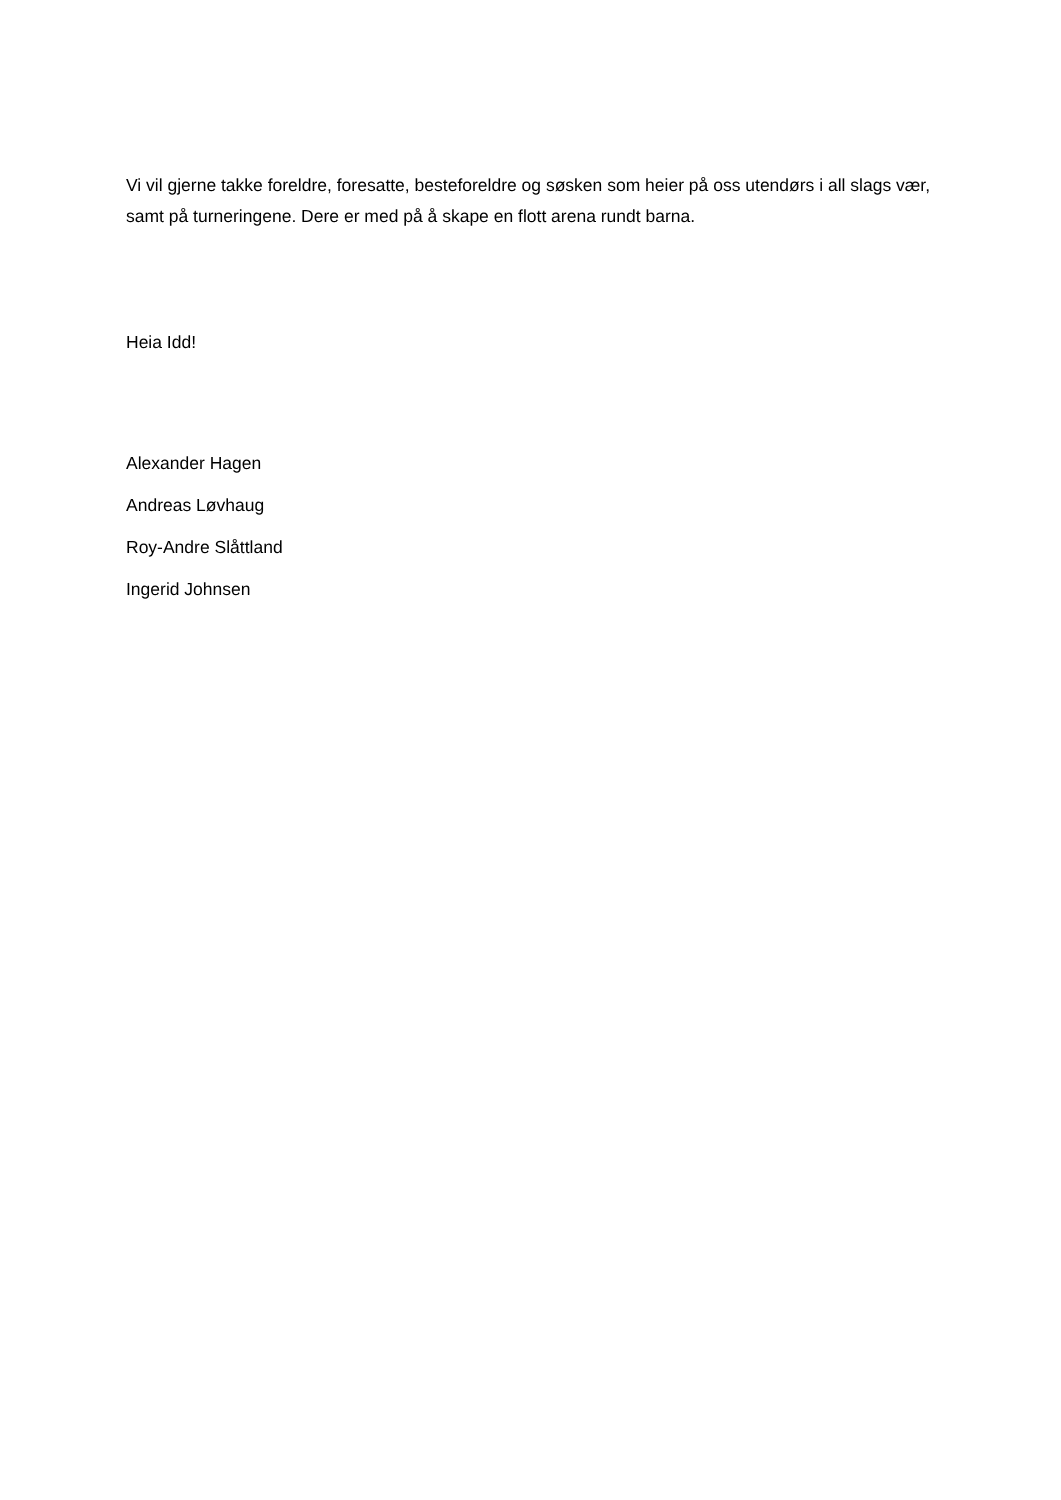Vi vil gjerne takke foreldre, foresatte, besteforeldre og søsken som heier på oss utendørs i all slags vær, samt på turneringene. Dere er med på å skape en flott arena rundt barna.
Heia Idd!
Alexander Hagen
Andreas Løvhaug
Roy-Andre Slåttland
Ingerid Johnsen